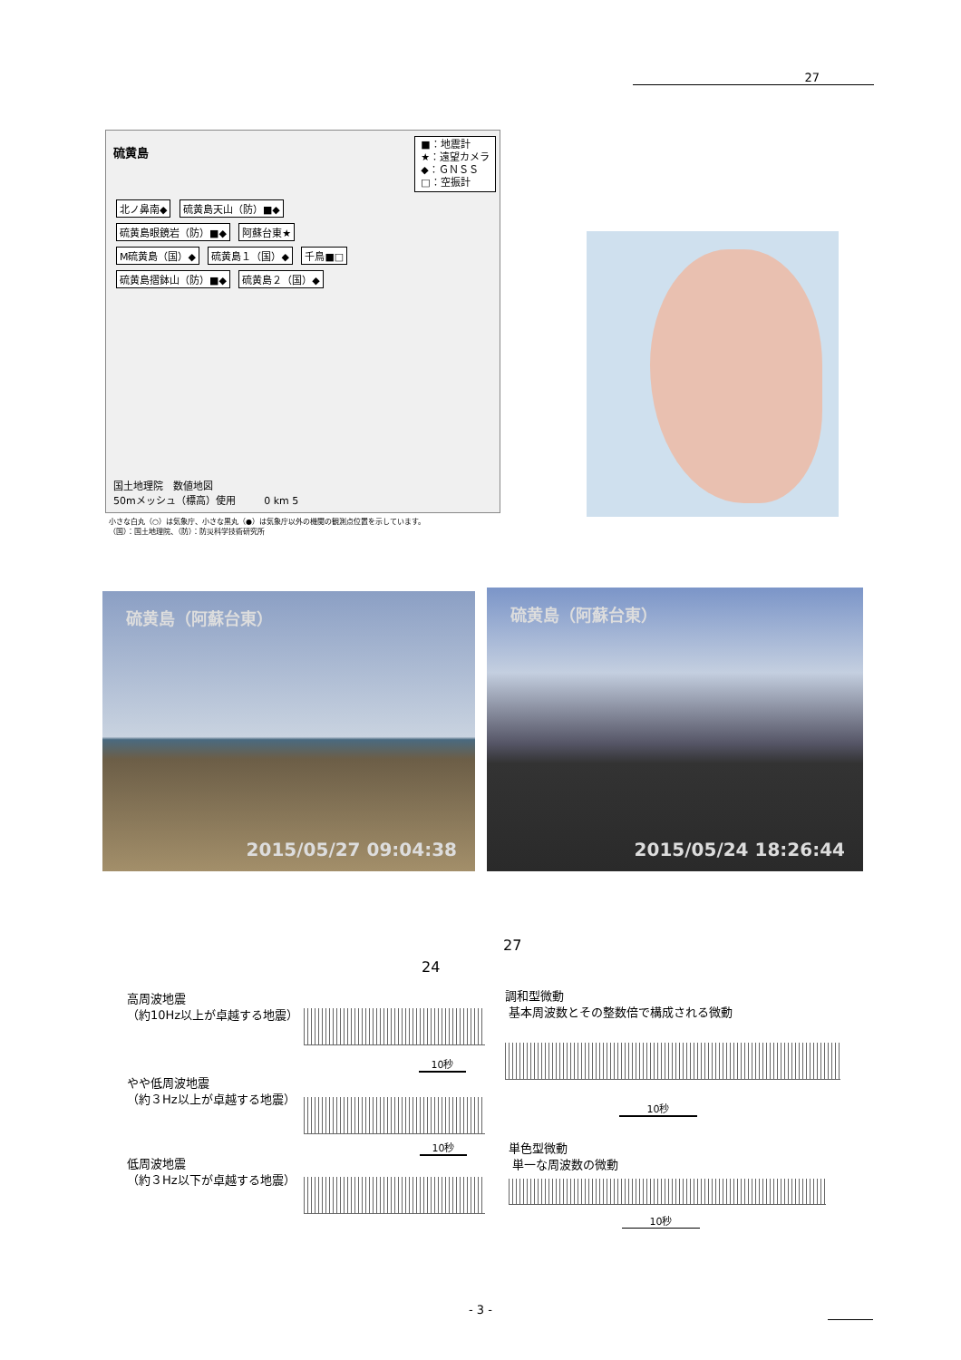27
硫黄島
■：地震計
★：遠望カメラ
◆：ＧＮＳＳ
□：空振計
北ノ鼻南◆ 硫黄島天山（防）■◆ 硫黄島眼鏡岩（防）■◆ 阿蘇台東★ M硫黄島（国）◆ 硫黄島１（国）◆ 千鳥■□ 硫黄島摺鉢山（防）■◆ 硫黄島２（国）◆
国土地理院　数値地図
50mメッシュ（標高）使用 0 km 5
小さな白丸（○）は気象庁、小さな黒丸（●）は気象庁以外の機関の観測点位置を示しています。
（国）：国土地理院、（防）：防災科学技術研究所
硫黄島（阿蘇台東）
2015/05/27 09:04:38
硫黄島（阿蘇台東）
2015/05/24 18:26:44
27
24
高周波地震
（約10Hz以上が卓越する地震）
やや低周波地震
（約３Hz以上が卓越する地震）
低周波地震
（約３Hz以下が卓越する地震）
10秒
10秒
調和型微動
基本周波数とその整数倍で構成される微動
10秒
単色型微動
単一な周波数の微動
10秒
- 3 -